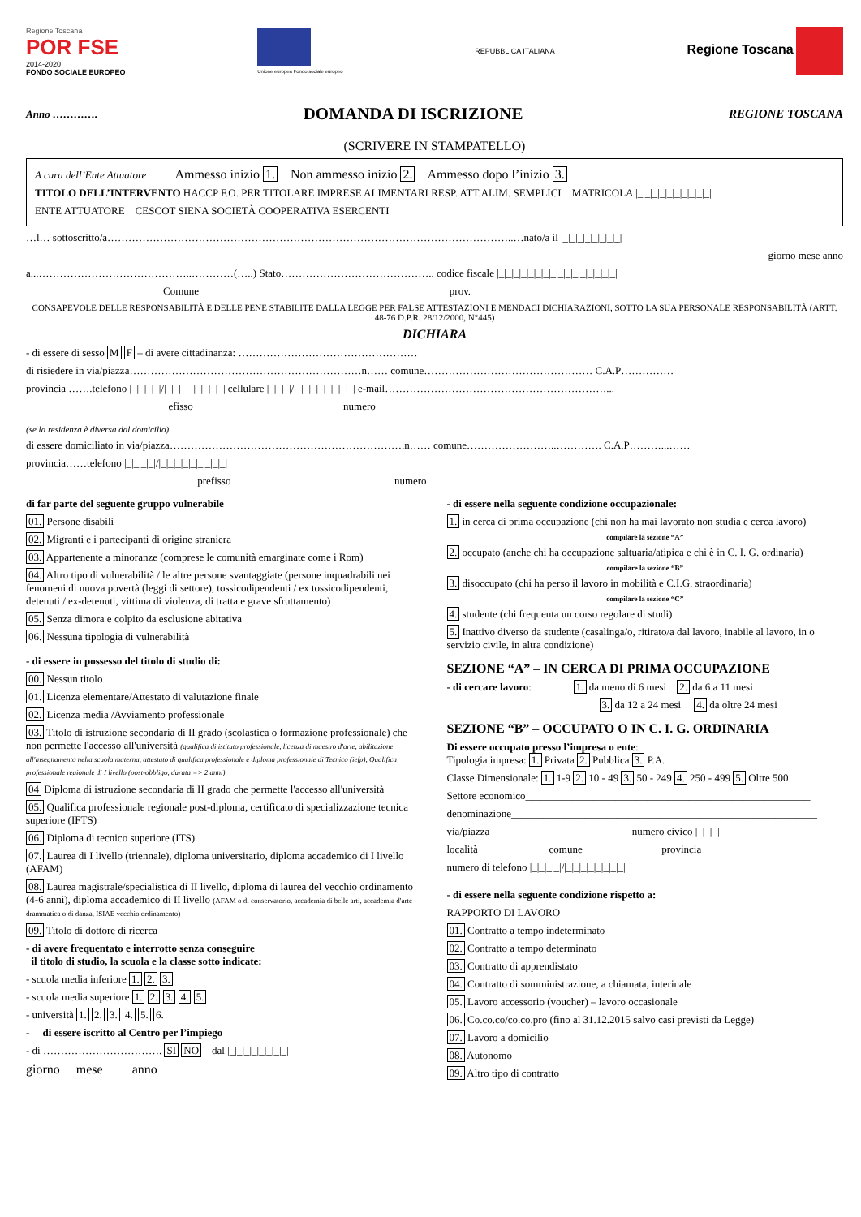Regione Toscana
POR FSE
2014-2020
FONDO SOCIALE EUROPEO
Unione europea Fondo sociale europeo
REPUBBLICA ITALIANA
Regione Toscana
Anno …………. DOMANDA DI ISCRIZIONE REGIONE TOSCANA
(SCRIVERE IN STAMPATELLO)
A cura dell’Ente Attuatore Ammesso inizio 1. Non ammesso inizio 2. Ammesso dopo l’inizio 3.
TITOLO DELL’INTERVENTO HACCP F.O. PER TITOLARE IMPRESE ALIMENTARI RESP. ATT.ALIM. SEMPLICI MATRICOLA |_|_|_|_|_|_|_|_|_|_|
ENTE ATTUATORE CESCOT SIENA SOCIETÀ COOPERATIVA ESERCENTI
…l… sottoscritto/a……………………………………………………………………………………………………..…nato/a il |_|_|_|_|_|_|_|_|
giorno mese anno
a...……………………………………..…………(…..) Stato…………………………………….. codice fiscale |_|_|_|_|_|_|_|_|_|_|_|_|_|_|_|_|
Comune prov.
CONSAPEVOLE DELLE RESPONSABILITÀ E DELLE PENE STABILITE DALLA LEGGE PER FALSE ATTESTAZIONI E MENDACI DICHIARAZIONI, SOTTO LA SUA PERSONALE RESPONSABILITÀ (ARTT. 48-76 D.P.R. 28/12/2000, N°445)
DICHIARA
- di essere di sesso M F – di avere cittadinanza: ……………………………………………
di risiedere in via/piazza…………………………………………………………n…… comune………………………………………… C.A.P……………
provincia …….telefono |_|_|_|_|/|_|_|_|_|_|_|_|_| cellulare |_|_|_|/|_|_|_|_|_|_|_|_| e-mail………………………………………………………...
efisso numero
(se la residenza è diversa dal domicilio)
di essere domiciliato in via/piazza………………………………………………………….n…… comune……………………..…………. C.A.P………...……
provincia……telefono |_|_|_|_|/|_|_|_|_|_|_|_|_|_|
prefisso numero
di far parte del seguente gruppo vulnerabile
01. Persone disabili
02. Migranti e i partecipanti di origine straniera
03. Appartenente a minoranze (comprese le comunità emarginate come i Rom)
04. Altro tipo di vulnerabilità / le altre persone svantaggiate (persone inquadrabili nei fenomeni di nuova povertà (leggi di settore), tossicodipendenti / ex tossicodipendenti, detenuti / ex-detenuti, vittima di violenza, di tratta e grave sfruttamento)
05. Senza dimora e colpito da esclusione abitativa
06. Nessuna tipologia di vulnerabilità
- di essere in possesso del titolo di studio di:
00. Nessun titolo
01. Licenza elementare/Attestato di valutazione finale
02. Licenza media /Avviamento professionale
03. Titolo di istruzione secondaria di II grado (scolastica o formazione professionale) che non permette l'accesso all'università (qualifica di istituto professionale, licenza di maestro d'arte, abilitazione all'insegnamento nella scuola materna, attestato di qualifica professionale e diploma professionale di Tecnico (iefp), Qualifica professionale regionale di I livello (post-obbligo, durata => 2 anni)
04 Diploma di istruzione secondaria di II grado che permette l'accesso all'università
05. Qualifica professionale regionale post-diploma, certificato di specializzazione tecnica superiore (IFTS)
06. Diploma di tecnico superiore (ITS)
07. Laurea di I livello (triennale), diploma universitario, diploma accademico di I livello (AFAM)
08. Laurea magistrale/specialistica di II livello, diploma di laurea del vecchio ordinamento (4-6 anni), diploma accademico di II livello (AFAM o di conservatorio, accademia di belle arti, accademia d'arte drammatica o di danza, ISIAE vecchio ordinamento)
09. Titolo di dottore di ricerca
- di avere frequentato e interrotto senza conseguire
il titolo di studio, la scuola e la classe sotto indicate:
- scuola media inferiore 1. 2. 3.
- scuola media superiore 1. 2. 3. 4. 5.
- università 1. 2. 3. 4. 5. 6.
- di essere iscritto al Centro per l’impiego
- di ……………………………. SI NO dal |_|_|_|_|_|_|_|_|
giorno mese anno
- di essere nella seguente condizione occupazionale:
1. in cerca di prima occupazione (chi non ha mai lavorato non studia e cerca lavoro)
compilare la sezione “A”
2. occupato (anche chi ha occupazione saltuaria/atipica e chi è in C. I. G. ordinaria)
compilare la sezione “B”
3. disoccupato (chi ha perso il lavoro in mobilità e C.I.G. straordinaria)
compilare la sezione “C”
4. studente (chi frequenta un corso regolare di studi)
5. Inattivo diverso da studente (casalinga/o, ritirato/a dal lavoro, inabile al lavoro, in o servizio civile, in altra condizione)
SEZIONE “A” – IN CERCA DI PRIMA OCCUPAZIONE
- di cercare lavoro: 1. da meno di 6 mesi 2. da 6 a 11 mesi
3. da 12 a 24 mesi 4. da oltre 24 mesi
SEZIONE “B” – OCCUPATO O IN C. I. G. ORDINARIA
Di essere occupato presso l’impresa o ente:
Tipologia impresa: 1. Privata 2. Pubblica 3. P.A.
Classe Dimensionale: 1. 1-9 2. 10 - 49 3. 50 - 249 4. 250 - 499 5. Oltre 500
Settore economico______________________________________________________
denominazione__________________________________________________________
via/piazza __________________________ numero civico |_|_|_|
località_____________ comune ______________ provincia ___
numero di telefono |_|_|_|_|/|_|_|_|_|_|_|_|_|
- di essere nella seguente condizione rispetto a:
RAPPORTO DI LAVORO
01. Contratto a tempo indeterminato
02. Contratto a tempo determinato
03. Contratto di apprendistato
04. Contratto di somministrazione, a chiamata, interinale
05. Lavoro accessorio (voucher) – lavoro occasionale
06. Co.co.co/co.co.pro (fino al 31.12.2015 salvo casi previsti da Legge)
07. Lavoro a domicilio
08. Autonomo
09. Altro tipo di contratto